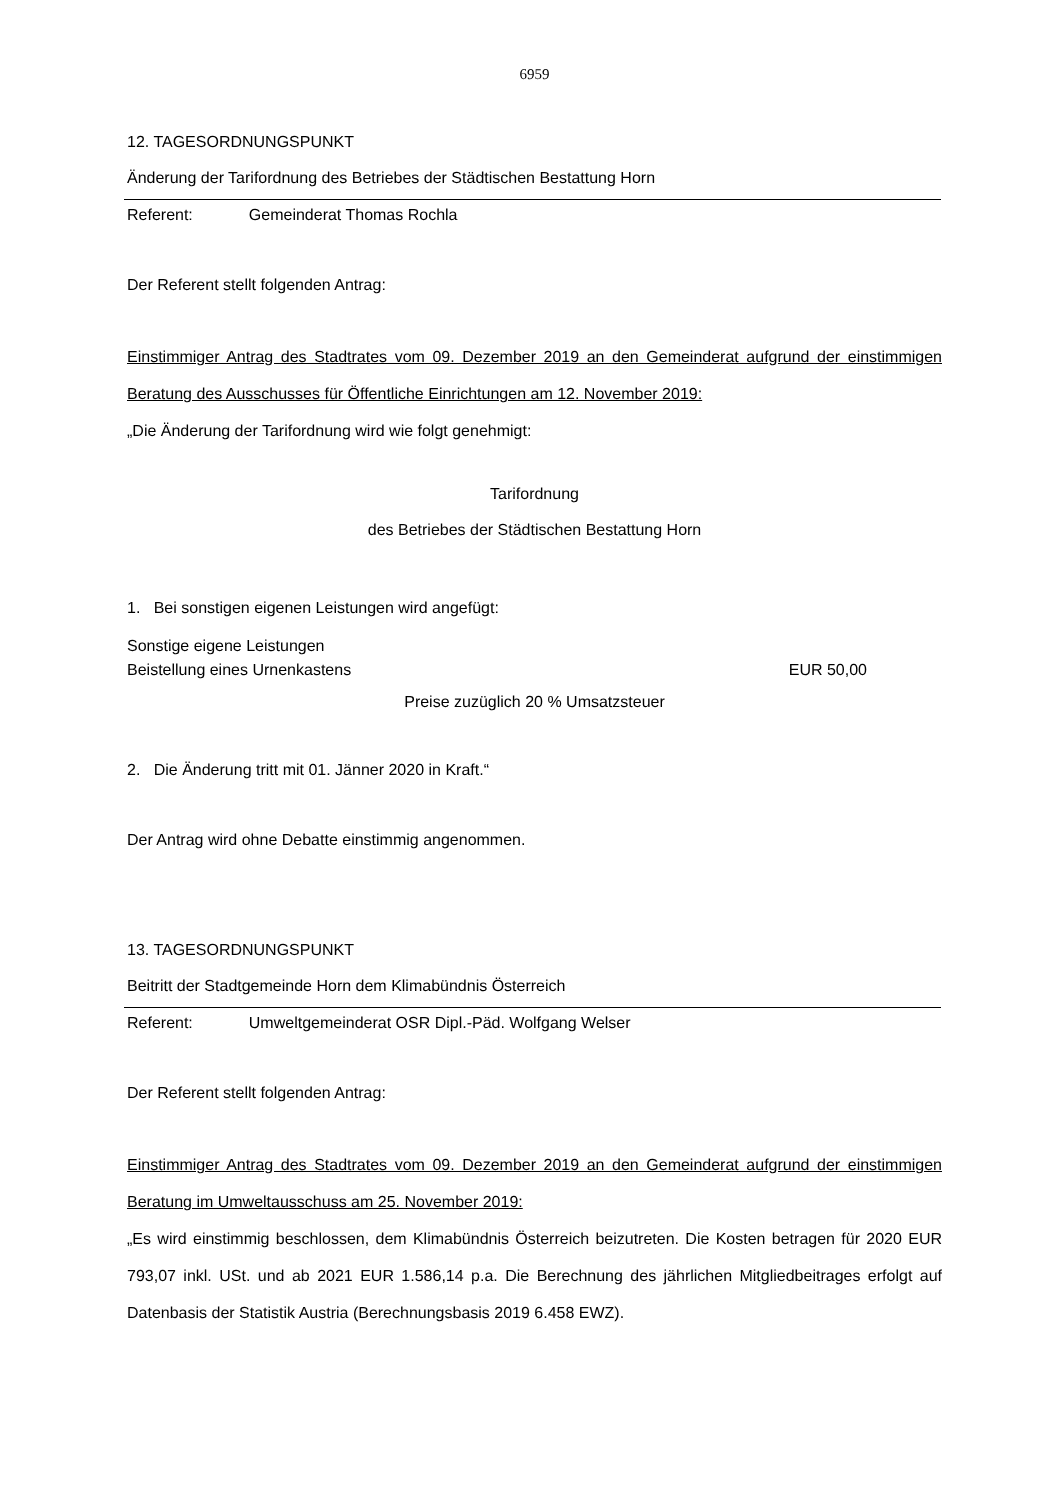6959
12. TAGESORDNUNGSPUNKT
Änderung der Tarifordnung des Betriebes der Städtischen Bestattung Horn
Referent: Gemeinderat Thomas Rochla
Der Referent stellt folgenden Antrag:
Einstimmiger Antrag des Stadtrates vom 09. Dezember 2019 an den Gemeinderat aufgrund der einstimmigen Beratung des Ausschusses für Öffentliche Einrichtungen am 12. November 2019:
„Die Änderung der Tarifordnung wird wie folgt genehmigt:
Tarifordnung
des Betriebes der Städtischen Bestattung Horn
1. Bei sonstigen eigenen Leistungen wird angefügt:
Sonstige eigene Leistungen
Beistellung eines Urnenkastens EUR 50,00
Preise zuzüglich 20 % Umsatzsteuer
2. Die Änderung tritt mit 01. Jänner 2020 in Kraft.“
Der Antrag wird ohne Debatte einstimmig angenommen.
13. TAGESORDNUNGSPUNKT
Beitritt der Stadtgemeinde Horn dem Klimabündnis Österreich
Referent: Umweltgemeinderat OSR Dipl.-Päd. Wolfgang Welser
Der Referent stellt folgenden Antrag:
Einstimmiger Antrag des Stadtrates vom 09. Dezember 2019 an den Gemeinderat aufgrund der einstimmigen Beratung im Umweltausschuss am 25. November 2019:
„Es wird einstimmig beschlossen, dem Klimabündnis Österreich beizutreten. Die Kosten betragen für 2020 EUR 793,07 inkl. USt. und ab 2021 EUR 1.586,14 p.a. Die Berechnung des jährlichen Mitgliedbeitrages erfolgt auf Datenbasis der Statistik Austria (Berechnungsbasis 2019 6.458 EWZ).